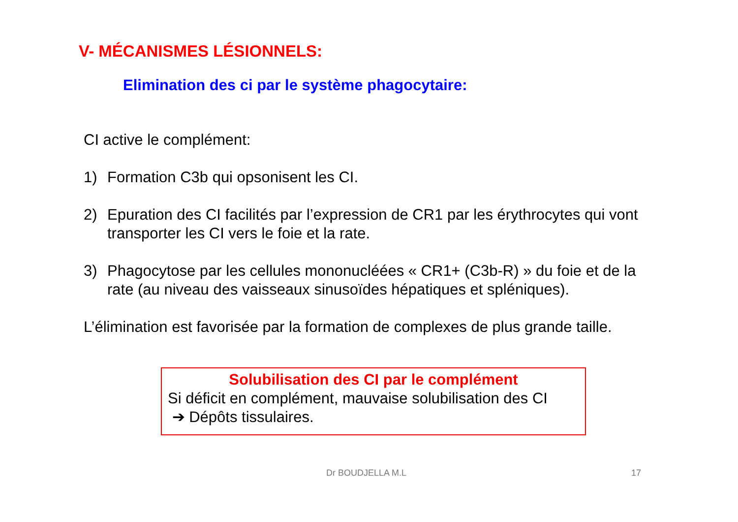V- MÉCANISMES LÉSIONNELS:
Elimination des ci par le système phagocytaire:
CI active le complément:
1) Formation C3b qui opsonisent les CI.
2) Epuration des CI facilités par l’expression de CR1 par les érythrocytes qui vont transporter les CI vers le foie et la rate.
3) Phagocytose par les cellules mononucléées « CR1+ (C3b-R) » du foie et de la rate (au niveau des vaisseaux sinusoïdes hépatiques et spléniques).
L’élimination est favorisée par la formation de complexes de plus grande taille.
Solubilisation des CI par le complément
Si déficit en complément, mauvaise solubilisation des CI
➔ Dépôts tissulaires.
Dr BOUDJELLA M.L 17